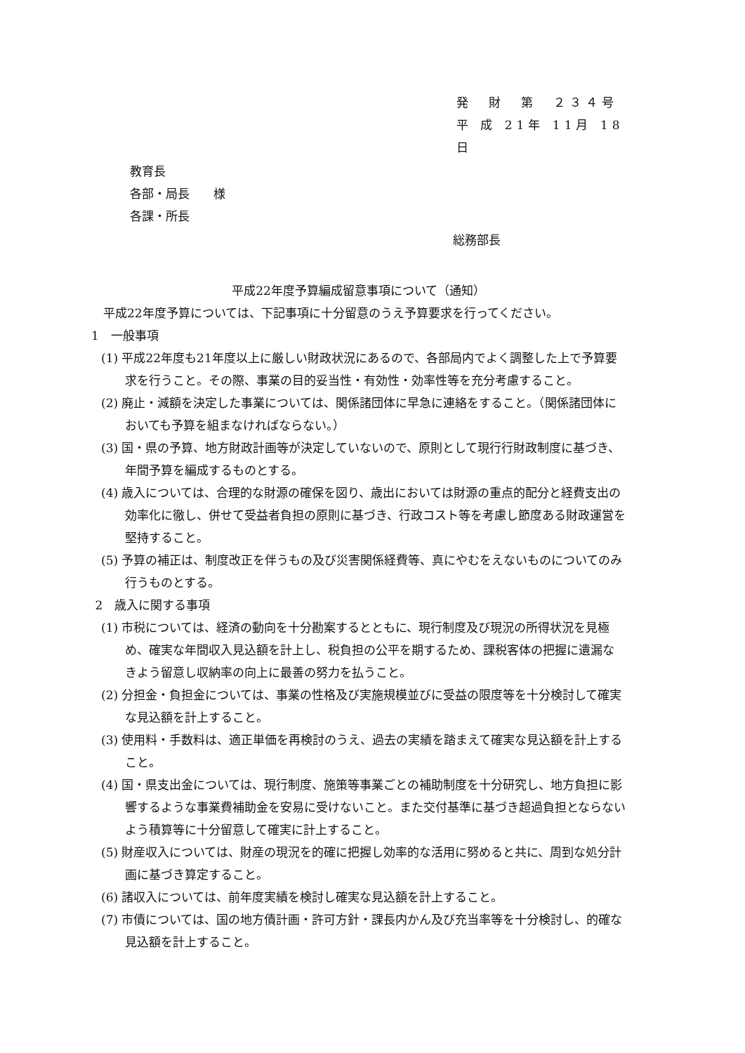発　財　第　２３４号
平 成 21年 11月 18日
教育長
各部・局長　　様
各課・所長
総務部長
平成22年度予算編成留意事項について（通知）
　平成22年度予算については、下記事項に十分留意のうえ予算要求を行ってください。
1　一般事項
(1) 平成22年度も21年度以上に厳しい財政状況にあるので、各部局内でよく調整した上で予算要求を行うこと。その際、事業の目的妥当性・有効性・効率性等を充分考慮すること。
(2) 廃止・減額を決定した事業については、関係諸団体に早急に連絡をすること。（関係諸団体においても予算を組まなければならない。）
(3) 国・県の予算、地方財政計画等が決定していないので、原則として現行行財政制度に基づき、年間予算を編成するものとする。
(4) 歳入については、合理的な財源の確保を図り、歳出においては財源の重点的配分と経費支出の効率化に徹し、併せて受益者負担の原則に基づき、行政コスト等を考慮し節度ある財政運営を堅持すること。
(5) 予算の補正は、制度改正を伴うもの及び災害関係経費等、真にやむをえないものについてのみ行うものとする。
2　歳入に関する事項
(1) 市税については、経済の動向を十分勘案するとともに、現行制度及び現況の所得状況を見極め、確実な年間収入見込額を計上し、税負担の公平を期するため、課税客体の把握に遺漏なきよう留意し収納率の向上に最善の努力を払うこと。
(2) 分担金・負担金については、事業の性格及び実施規模並びに受益の限度等を十分検討して確実な見込額を計上すること。
(3) 使用料・手数料は、適正単価を再検討のうえ、過去の実績を踏まえて確実な見込額を計上すること。
(4) 国・県支出金については、現行制度、施策等事業ごとの補助制度を十分研究し、地方負担に影響するような事業費補助金を安易に受けないこと。また交付基準に基づき超過負担とならないよう積算等に十分留意して確実に計上すること。
(5) 財産収入については、財産の現況を的確に把握し効率的な活用に努めると共に、周到な処分計画に基づき算定すること。
(6) 諸収入については、前年度実績を検討し確実な見込額を計上すること。
(7) 市債については、国の地方債計画・許可方針・課長内かん及び充当率等を十分検討し、的確な見込額を計上すること。